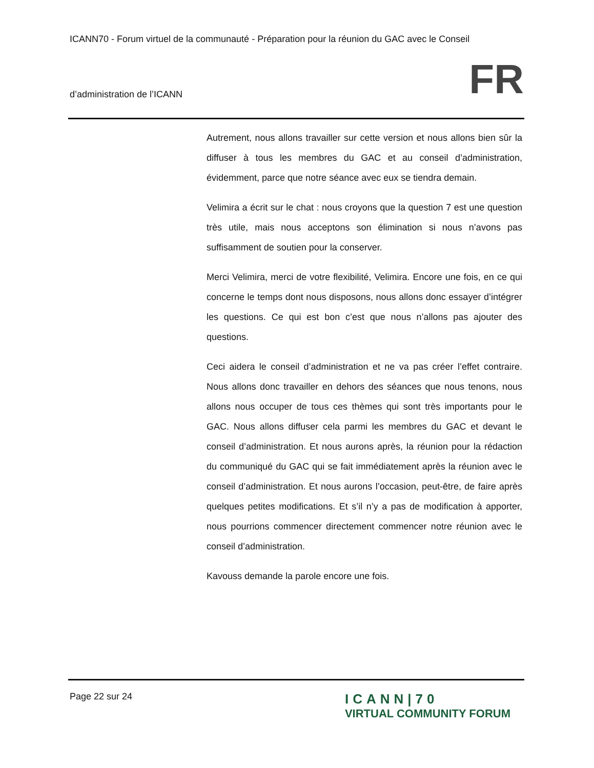ICANN70 - Forum virtuel de la communauté - Préparation pour la réunion du GAC avec le Conseil
d’administration de l’ICANN FR
Autrement, nous allons travailler sur cette version et nous allons bien sûr la diffuser à tous les membres du GAC et au conseil d’administration, évidemment, parce que notre séance avec eux se tiendra demain.
Velimira a écrit sur le chat : nous croyons que la question 7 est une question très utile, mais nous acceptons son élimination si nous n’avons pas suffisamment de soutien pour la conserver.
Merci Velimira, merci de votre flexibilité, Velimira. Encore une fois, en ce qui concerne le temps dont nous disposons, nous allons donc essayer d’intégrer les questions. Ce qui est bon c’est que nous n’allons pas ajouter des questions.
Ceci aidera le conseil d’administration et ne va pas créer l’effet contraire. Nous allons donc travailler en dehors des séances que nous tenons, nous allons nous occuper de tous ces thèmes qui sont très importants pour le GAC. Nous allons diffuser cela parmi les membres du GAC et devant le conseil d’administration. Et nous aurons après, la réunion pour la rédaction du communiqué du GAC qui se fait immédiatement après la réunion avec le conseil d’administration. Et nous aurons l’occasion, peut-être, de faire après quelques petites modifications. Et s’il n’y a pas de modification à apporter, nous pourrions commencer directement commencer notre réunion avec le conseil d’administration.
Kavouss demande la parole encore une fois.
Page 22 sur 24
ICANN|70
VIRTUAL COMMUNITY FORUM